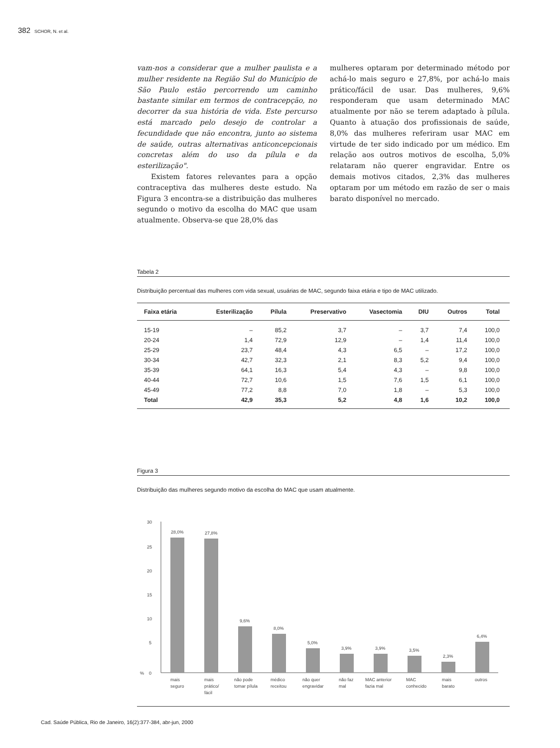382 SCHOR, N. et al.
vam-nos a considerar que a mulher paulista e a mulher residente na Região Sul do Município de São Paulo estão percorrendo um caminho bastante similar em termos de contracepção, no decorrer da sua história de vida. Este percurso está marcado pelo desejo de controlar a fecundidade que não encontra, junto ao sistema de saúde, outras alternativas anticoncepcionais concretas além do uso da pílula e da esterilização".
Existem fatores relevantes para a opção contraceptiva das mulheres deste estudo. Na Figura 3 encontra-se a distribuição das mulheres segundo o motivo da escolha do MAC que usam atualmente. Observa-se que 28,0% das
mulheres optaram por determinado método por achá-lo mais seguro e 27,8%, por achá-lo mais prático/fácil de usar. Das mulheres, 9,6% responderam que usam determinado MAC atualmente por não se terem adaptado à pílula. Quanto à atuação dos profissionais de saúde, 8,0% das mulheres referiram usar MAC em virtude de ter sido indicado por um médico. Em relação aos outros motivos de escolha, 5,0% relataram não querer engravidar. Entre os demais motivos citados, 2,3% das mulheres optaram por um método em razão de ser o mais barato disponível no mercado.
Tabela 2
Distribuição percentual das mulheres com vida sexual, usuárias de MAC, segundo faixa etária e tipo de MAC utilizado.
| Faixa etária | Esterilização | Pílula | Preservativo | Vasectomia | DIU | Outros | Total |
| --- | --- | --- | --- | --- | --- | --- | --- |
| 15-19 | – | 85,2 | 3,7 | – | 3,7 | 7,4 | 100,0 |
| 20-24 | 1,4 | 72,9 | 12,9 | – | 1,4 | 11,4 | 100,0 |
| 25-29 | 23,7 | 48,4 | 4,3 | 6,5 | – | 17,2 | 100,0 |
| 30-34 | 42,7 | 32,3 | 2,1 | 8,3 | 5,2 | 9,4 | 100,0 |
| 35-39 | 64,1 | 16,3 | 5,4 | 4,3 | – | 9,8 | 100,0 |
| 40-44 | 72,7 | 10,6 | 1,5 | 7,6 | 1,5 | 6,1 | 100,0 |
| 45-49 | 77,2 | 8,8 | 7,0 | 1,8 | – | 5,3 | 100,0 |
| Total | 42,9 | 35,3 | 5,2 | 4,8 | 1,6 | 10,2 | 100,0 |
Figura 3
Distribuição das mulheres segundo motivo da escolha do MAC que usam atualmente.
30
25
20
15
10
5
0
%
28,0%
27,8%
9,6%
8,0%
5,0%
3,9%
3,9%
3,5%
2,3%
6,4%
mais
seguro
mais
prático/
fácil
não pode
tomar pílula
médico
receitou
não quer
engravidar
não faz
mal
MAC anterior
fazia mal
MAC
conhecido
mais
barato
outros
Cad. Saúde Pública, Rio de Janeiro, 16(2):377-384, abr-jun, 2000